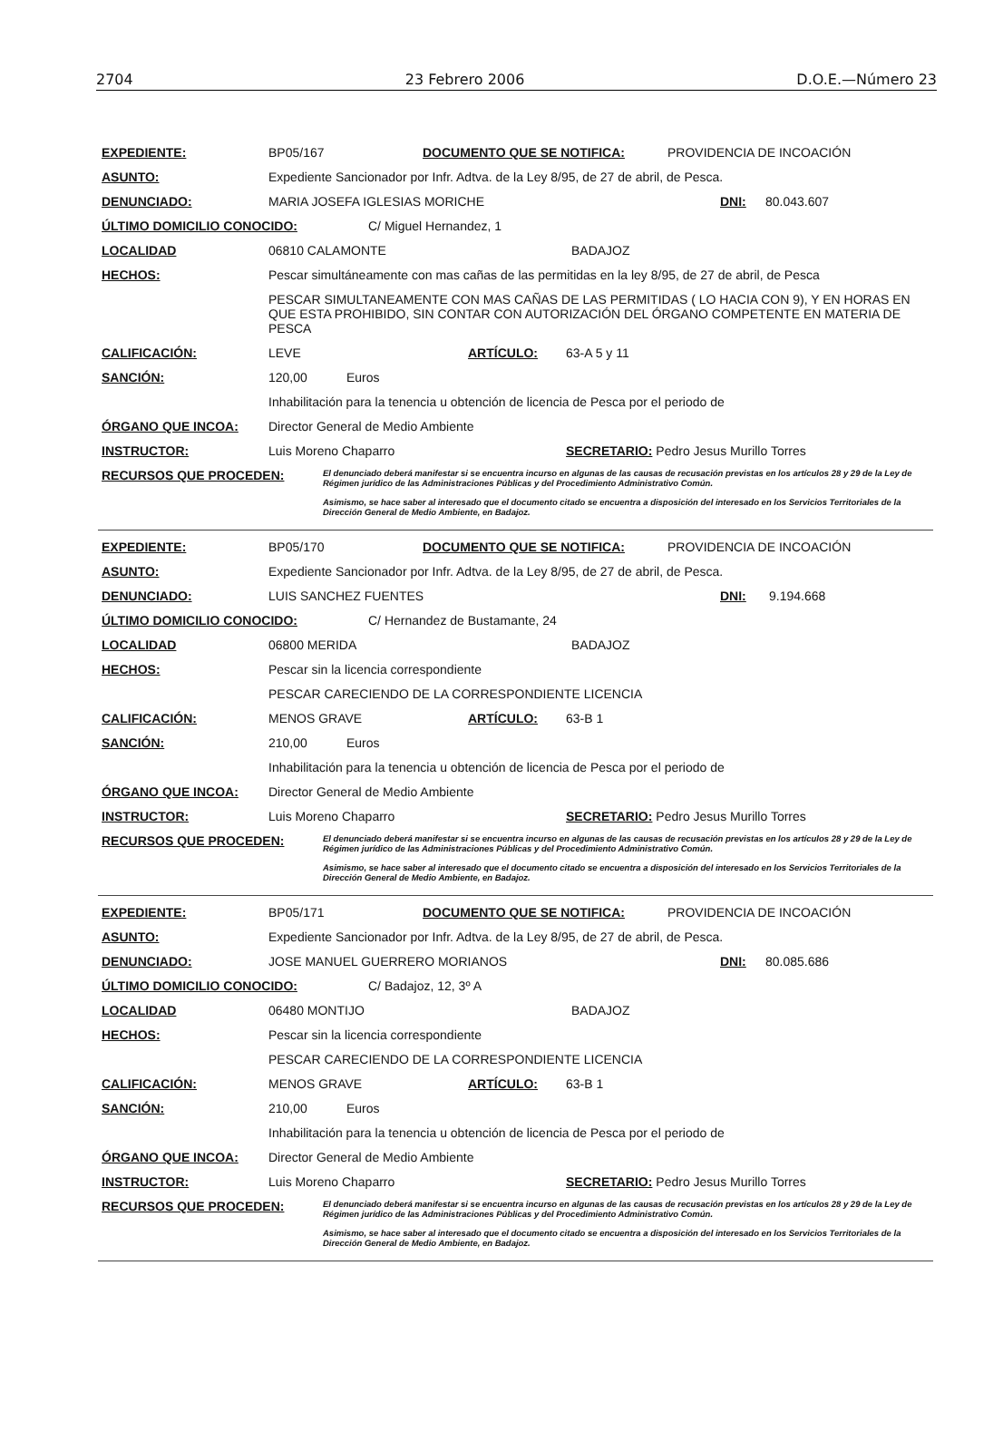2704 23 Febrero 2006 D.O.E.—Número 23
EXPEDIENTE: BP05/167 DOCUMENTO QUE SE NOTIFICA: PROVIDENCIA DE INCOACIÓN
ASUNTO: Expediente Sancionador por Infr. Adtva. de la Ley 8/95, de 27 de abril, de Pesca.
DENUNCIADO: MARIA JOSEFA IGLESIAS MORICHE DNI: 80.043.607
ÚLTIMO DOMICILIO CONOCIDO: C/ Miguel Hernandez, 1
LOCALIDAD 06810 CALAMONTE BADAJOZ
HECHOS: Pescar simultáneamente con mas cañas de las permitidas en la ley 8/95, de 27 de abril, de Pesca
PESCAR SIMULTANEAMENTE CON MAS CAÑAS DE LAS PERMITIDAS ( LO HACIA CON 9), Y EN HORAS EN QUE ESTA PROHIBIDO, SIN CONTAR CON AUTORIZACIÓN DEL ÓRGANO COMPETENTE EN MATERIA DE PESCA
CALIFICACIÓN: LEVE ARTÍCULO: 63-A 5 y 11
SANCIÓN: 120,00 Euros
Inhabilitación para la tenencia u obtención de licencia de Pesca por el periodo de
ÓRGANO QUE INCOA: Director General de Medio Ambiente
INSTRUCTOR: Luis Moreno Chaparro SECRETARIO: Pedro Jesus Murillo Torres
RECURSOS QUE PROCEDEN:
El denunciado deberá manifestar si se encuentra incurso en algunas de las causas de recusación previstas en los artículos 28 y 29 de la Ley de Régimen jurídico de las Administraciones Públicas y del Procedimiento Administrativo Común.
Asimismo, se hace saber al interesado que el documento citado se encuentra a disposición del interesado en los Servicios Territoriales de la Dirección General de Medio Ambiente, en Badajoz.
EXPEDIENTE: BP05/170 DOCUMENTO QUE SE NOTIFICA: PROVIDENCIA DE INCOACIÓN
ASUNTO: Expediente Sancionador por Infr. Adtva. de la Ley 8/95, de 27 de abril, de Pesca.
DENUNCIADO: LUIS SANCHEZ FUENTES DNI: 9.194.668
ÚLTIMO DOMICILIO CONOCIDO: C/ Hernandez de Bustamante, 24
LOCALIDAD 06800 MERIDA BADAJOZ
HECHOS: Pescar sin la licencia correspondiente
PESCAR CARECIENDO DE LA CORRESPONDIENTE LICENCIA
CALIFICACIÓN: MENOS GRAVE ARTÍCULO: 63-B 1
SANCIÓN: 210,00 Euros
Inhabilitación para la tenencia u obtención de licencia de Pesca por el periodo de
ÓRGANO QUE INCOA: Director General de Medio Ambiente
INSTRUCTOR: Luis Moreno Chaparro SECRETARIO: Pedro Jesus Murillo Torres
RECURSOS QUE PROCEDEN:
El denunciado deberá manifestar si se encuentra incurso en algunas de las causas de recusación previstas en los artículos 28 y 29 de la Ley de Régimen jurídico de las Administraciones Públicas y del Procedimiento Administrativo Común.
Asimismo, se hace saber al interesado que el documento citado se encuentra a disposición del interesado en los Servicios Territoriales de la Dirección General de Medio Ambiente, en Badajoz.
EXPEDIENTE: BP05/171 DOCUMENTO QUE SE NOTIFICA: PROVIDENCIA DE INCOACIÓN
ASUNTO: Expediente Sancionador por Infr. Adtva. de la Ley 8/95, de 27 de abril, de Pesca.
DENUNCIADO: JOSE MANUEL GUERRERO MORIANOS DNI: 80.085.686
ÚLTIMO DOMICILIO CONOCIDO: C/ Badajoz, 12, 3º A
LOCALIDAD 06480 MONTIJO BADAJOZ
HECHOS: Pescar sin la licencia correspondiente
PESCAR CARECIENDO DE LA CORRESPONDIENTE LICENCIA
CALIFICACIÓN: MENOS GRAVE ARTÍCULO: 63-B 1
SANCIÓN: 210,00 Euros
Inhabilitación para la tenencia u obtención de licencia de Pesca por el periodo de
ÓRGANO QUE INCOA: Director General de Medio Ambiente
INSTRUCTOR: Luis Moreno Chaparro SECRETARIO: Pedro Jesus Murillo Torres
RECURSOS QUE PROCEDEN:
El denunciado deberá manifestar si se encuentra incurso en algunas de las causas de recusación previstas en los artículos 28 y 29 de la Ley de Régimen jurídico de las Administraciones Públicas y del Procedimiento Administrativo Común.
Asimismo, se hace saber al interesado que el documento citado se encuentra a disposición del interesado en los Servicios Territoriales de la Dirección General de Medio Ambiente, en Badajoz.